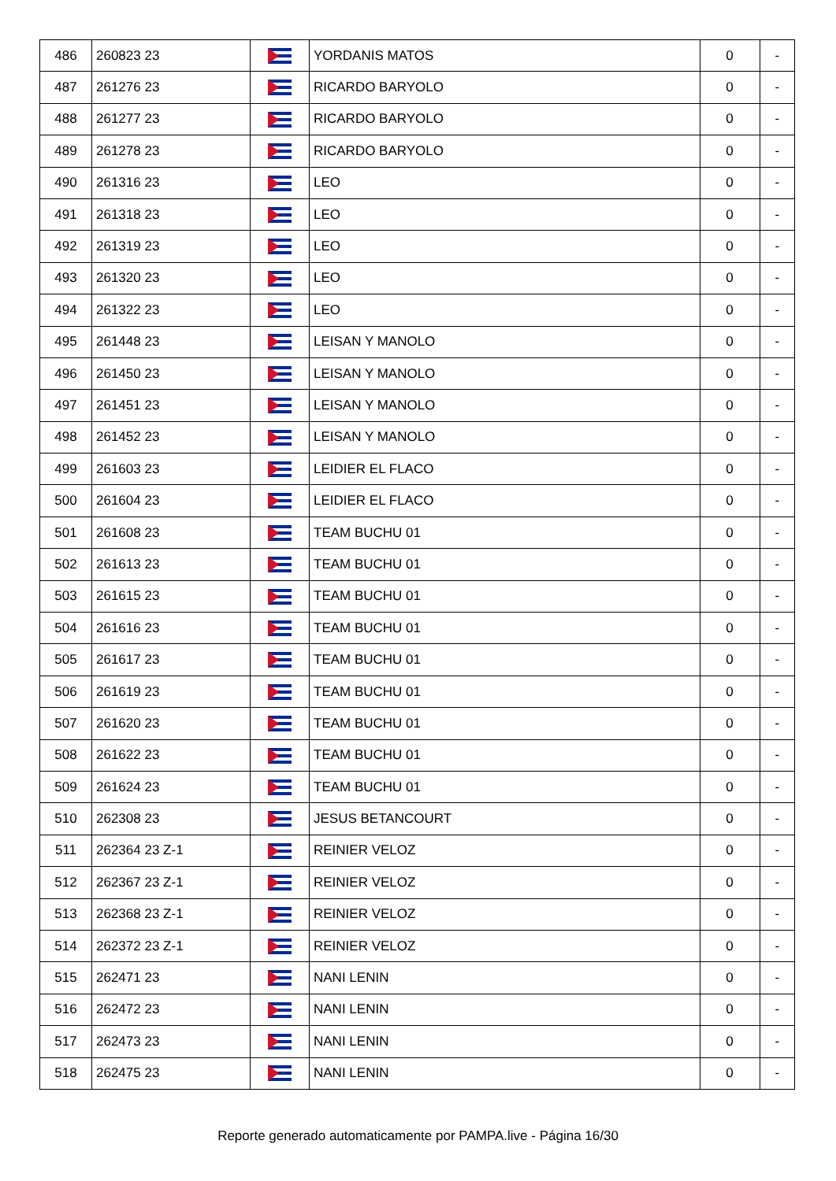| 486 | 260823 23 | | YORDANIS MATOS | 0 | - |
| 487 | 261276 23 | | RICARDO BARYOLO | 0 | - |
| 488 | 261277 23 | | RICARDO BARYOLO | 0 | - |
| 489 | 261278 23 | | RICARDO BARYOLO | 0 | - |
| 490 | 261316 23 | | LEO | 0 | - |
| 491 | 261318 23 | | LEO | 0 | - |
| 492 | 261319 23 | | LEO | 0 | - |
| 493 | 261320 23 | | LEO | 0 | - |
| 494 | 261322 23 | | LEO | 0 | - |
| 495 | 261448 23 | | LEISAN Y MANOLO | 0 | - |
| 496 | 261450 23 | | LEISAN Y MANOLO | 0 | - |
| 497 | 261451 23 | | LEISAN Y MANOLO | 0 | - |
| 498 | 261452 23 | | LEISAN Y MANOLO | 0 | - |
| 499 | 261603 23 | | LEIDIER EL FLACO | 0 | - |
| 500 | 261604 23 | | LEIDIER EL FLACO | 0 | - |
| 501 | 261608 23 | | TEAM BUCHU 01 | 0 | - |
| 502 | 261613 23 | | TEAM BUCHU 01 | 0 | - |
| 503 | 261615 23 | | TEAM BUCHU 01 | 0 | - |
| 504 | 261616 23 | | TEAM BUCHU 01 | 0 | - |
| 505 | 261617 23 | | TEAM BUCHU 01 | 0 | - |
| 506 | 261619 23 | | TEAM BUCHU 01 | 0 | - |
| 507 | 261620 23 | | TEAM BUCHU 01 | 0 | - |
| 508 | 261622 23 | | TEAM BUCHU 01 | 0 | - |
| 509 | 261624 23 | | TEAM BUCHU 01 | 0 | - |
| 510 | 262308 23 | | JESUS BETANCOURT | 0 | - |
| 511 | 262364 23 Z-1 | | REINIER VELOZ | 0 | - |
| 512 | 262367 23 Z-1 | | REINIER VELOZ | 0 | - |
| 513 | 262368 23 Z-1 | | REINIER VELOZ | 0 | - |
| 514 | 262372 23 Z-1 | | REINIER VELOZ | 0 | - |
| 515 | 262471 23 | | NANI LENIN | 0 | - |
| 516 | 262472 23 | | NANI LENIN | 0 | - |
| 517 | 262473 23 | | NANI LENIN | 0 | - |
| 518 | 262475 23 | | NANI LENIN | 0 | - |
Reporte generado automaticamente por PAMPA.live - Página 16/30